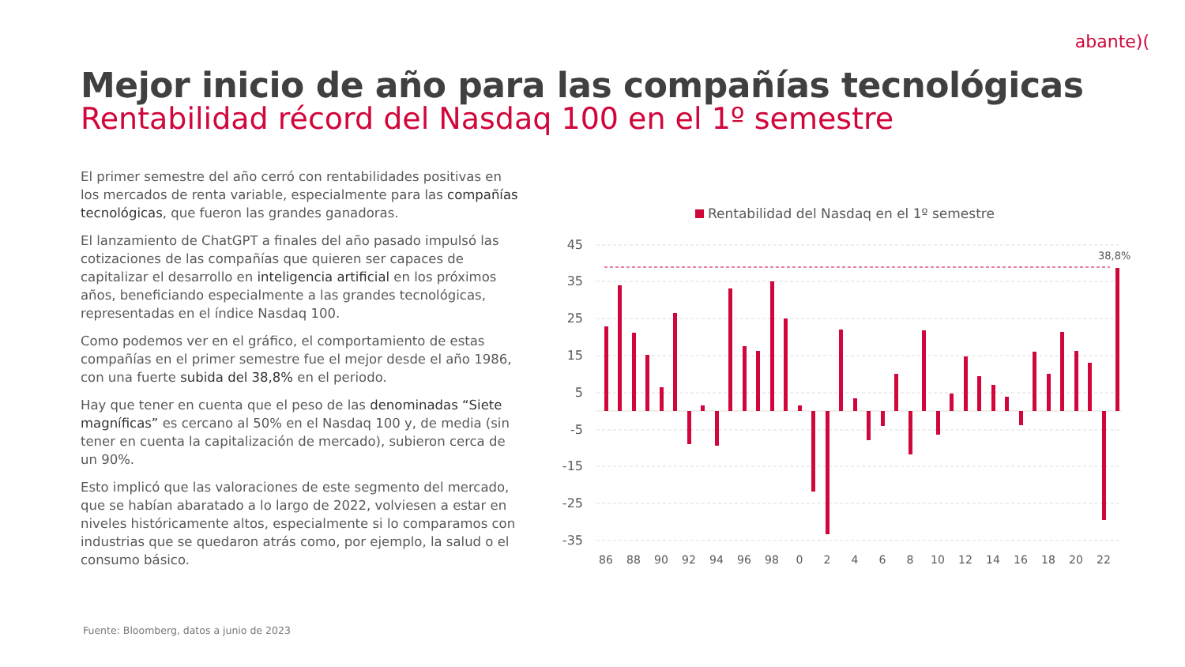abante)(
Mejor inicio de año para las compañías tecnológicas
Rentabilidad récord del Nasdaq 100 en el 1º semestre
El primer semestre del año cerró con rentabilidades positivas en los mercados de renta variable, especialmente para las compañías tecnológicas, que fueron las grandes ganadoras.
El lanzamiento de ChatGPT a finales del año pasado impulsó las cotizaciones de las compañías que quieren ser capaces de capitalizar el desarrollo en inteligencia artificial en los próximos años, beneficiando especialmente a las grandes tecnológicas, representadas en el índice Nasdaq 100.
Como podemos ver en el gráfico, el comportamiento de estas compañías en el primer semestre fue el mejor desde el año 1986, con una fuerte subida del 38,8% en el periodo.
Hay que tener en cuenta que el peso de las denominadas “Siete magníficas” es cercano al 50% en el Nasdaq 100 y, de media (sin tener en cuenta la capitalización de mercado), subieron cerca de un 90%.
Esto implicó que las valoraciones de este segmento del mercado, que se habían abaratado a lo largo de 2022, volviesen a estar en niveles históricamente altos, especialmente si lo comparamos con industrias que se quedaron atrás como, por ejemplo, la salud o el consumo básico.
Rentabilidad del Nasdaq en el 1º semestre
45
35
25
15
5
-5
-15
-25
-35
38,8%
86
88
90
92
94
96
98
0
2
4
6
8
10
12
14
16
18
20
22
Fuente: Bloomberg, datos a junio de 2023